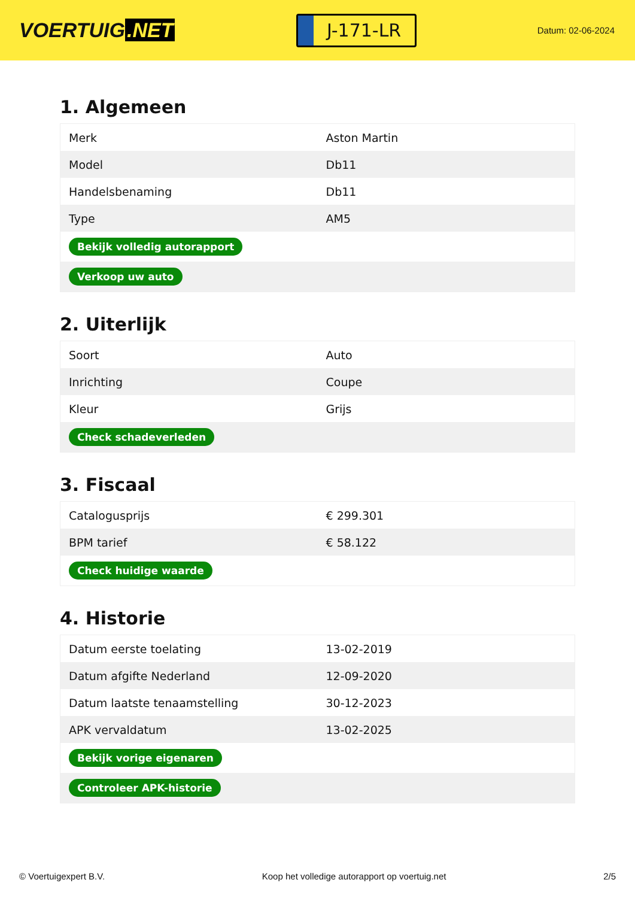VOERTUIG.NET
J-171-LR
Datum: 02-06-2024
1. Algemeen
| Merk | Aston Martin |
| Model | Db11 |
| Handelsbenaming | Db11 |
| Type | AM5 |
| Bekijk volledig autorapport | |
| Verkoop uw auto | |
2. Uiterlijk
| Soort | Auto |
| Inrichting | Coupe |
| Kleur | Grijs |
| Check schadeverleden | |
3. Fiscaal
| Catalogusprijs | € 299.301 |
| BPM tarief | € 58.122 |
| Check huidige waarde | |
4. Historie
| Datum eerste toelating | 13-02-2019 |
| Datum afgifte Nederland | 12-09-2020 |
| Datum laatste tenaamstelling | 30-12-2023 |
| APK vervaldatum | 13-02-2025 |
| Bekijk vorige eigenaren | |
| Controleer APK-historie | |
© Voertuigexpert B.V. Koop het volledige autorapport op voertuig.net 2/5